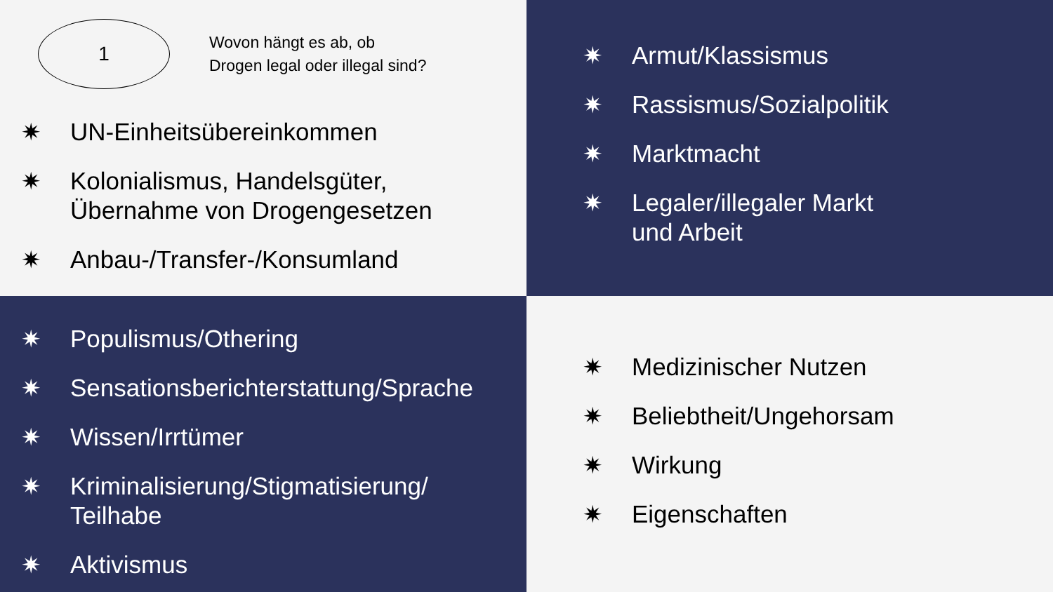1
Wovon hängt es ab, ob
Drogen legal oder illegal sind?
✷ UN-Einheitsübereinkommen
✷ Kolonialismus, Handelsgüter,
Übernahme von Drogengesetzen
✷ Anbau-/Transfer-/Konsumland
✷ Armut/Klassismus
✷ Rassismus/Sozialpolitik
✷ Marktmacht
✷ Legaler/illegaler Markt
und Arbeit
✷ Populismus/Othering
✷ Sensationsberichterstattung/Sprache
✷ Wissen/Irrtümer
✷ Kriminalisierung/Stigmatisierung/
Teilhabe
✷ Aktivismus
✷ Medizinischer Nutzen
✷ Beliebtheit/Ungehorsam
✷ Wirkung
✷ Eigenschaften